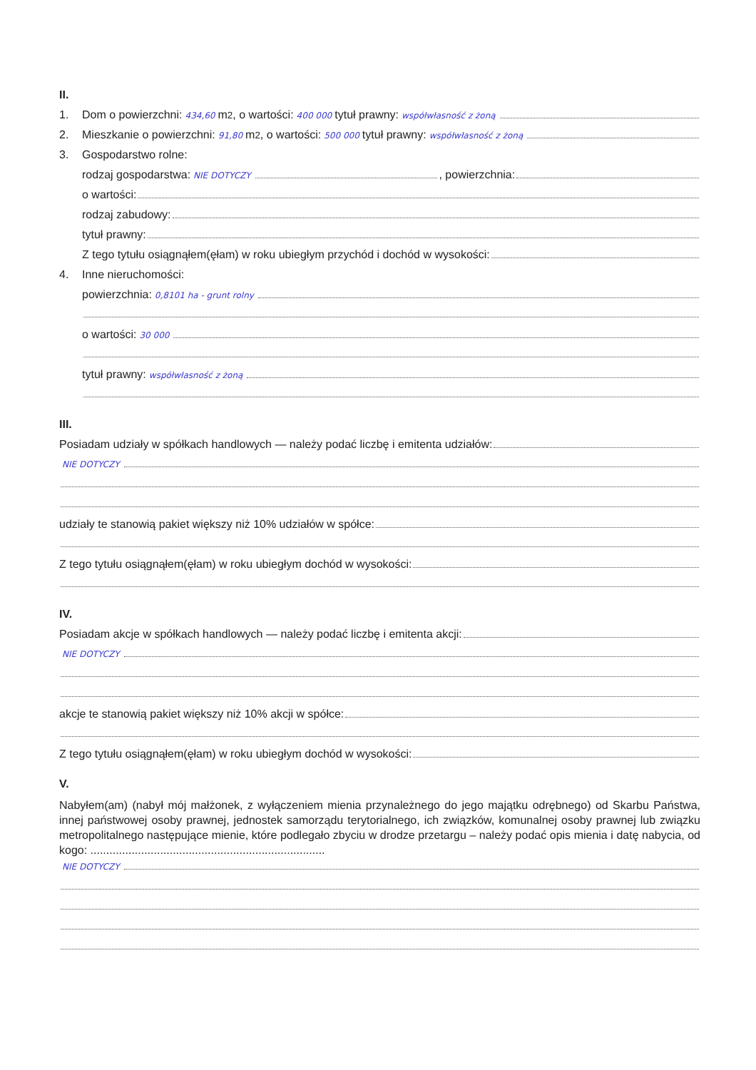II.
1. Dom o powierzchni: 434,60 m<sup>2</sup>, o wartości: 400 000 tytuł prawny: współwłasność z żoną
2. Mieszkanie o powierzchni: 91,80 m<sup>2</sup>, o wartości: 500 000 tytuł prawny: współwłasność z żoną
3. Gospodarstwo rolne:
rodzaj gospodarstwa: NIE DOTYCZY , powierzchnia:
o wartości:
rodzaj zabudowy:
tytuł prawny:
Z tego tytułu osiągnąłem(ęłam) w roku ubiegłym przychód i dochód w wysokości:
4. Inne nieruchomości:
powierzchnia: 0,8101 ha - grunt rolny
o wartości: 30 000
tytuł prawny: współwłasność z żoną
III.
Posiadam udziały w spółkach handlowych — należy podać liczbę i emitenta udziałów:
NIE DOTYCZY
udziały te stanowią pakiet większy niż 10% udziałów w spółce:
Z tego tytułu osiągnąłem(ęłam) w roku ubiegłym dochód w wysokości:
IV.
Posiadam akcje w spółkach handlowych — należy podać liczbę i emitenta akcji:
NIE DOTYCZY
akcje te stanowią pakiet większy niż 10% akcji w spółce:
Z tego tytułu osiągnąłem(ęłam) w roku ubiegłym dochód w wysokości:
V.
Nabyłem(am) (nabył mój małżonek, z wyłączeniem mienia przynależnego do jego majątku odrębnego) od Skarbu Państwa, innej państwowej osoby prawnej, jednostek samorządu terytorialnego, ich związków, komunalnej osoby prawnej lub związku metropolitalnego następujące mienie, które podlegało zbyciu w drodze przetargu – należy podać opis mienia i datę nabycia, od kogo: ..........................................................................
NIE DOTYCZY